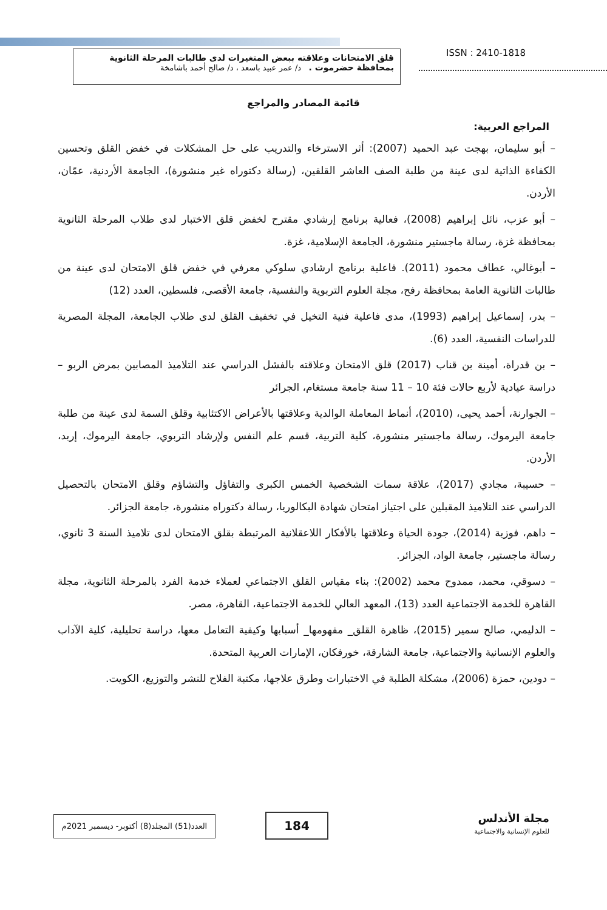قلق الامتحانات وعلاقته ببعض المتغيرات لدى طالبات المرحلة الثانوية بمحافظة حضرموت . د/ عمر عبيد باسعد ، د/ صالح أحمد باشامخة
ISSN : 2410-1818
قائمة المصادر والمراجع
المراجع العربية:
– أبو سليمان، بهجت عبد الحميد (2007): أثر الاسترخاء والتدريب على حل المشكلات في خفض القلق وتحسين الكفاءة الذاتية لدى عينة من طلبة الصف العاشر القلقين، (رسالة دكتوراه غير منشورة)، الجامعة الأردنية، عمّان، الأردن.
– أبو عزب، نائل إبراهيم (2008)، فعالية برنامج إرشادي مقترح لخفض قلق الاختبار لدى طلاب المرحلة الثانوية بمحافظة غزة، رسالة ماجستير منشورة، الجامعة الإسلامية، غزة.
– أبوغالي، عطاف محمود (2011). فاعلية برنامج ارشادي سلوكي معرفي في خفض قلق الامتحان لدى عينة من طالبات الثانوية العامة بمحافظة رفح، مجلة العلوم التربوية والنفسية، جامعة الأقصى، فلسطين، العدد (12)
– بدر، إسماعيل إبراهيم (1993)، مدى فاعلية فنية التخيل في تخفيف القلق لدى طلاب الجامعة، المجلة المصرية للدراسات النفسية، العدد (6).
– بن قدراة، أمينة بن قناب (2017) قلق الامتحان وعلاقته بالفشل الدراسي عند التلاميذ المصابين بمرض الربو – دراسة عيادية لأربع حالات فئة 10 – 11 سنة جامعة مستغام، الجرائر
– الجوارنة، أحمد يحيى، (2010)، أنماط المعاملة الوالدية وعلاقتها بالأعراض الاكتئابية وقلق السمة لدى عينة من طلبة جامعة اليرموك، رسالة ماجستير منشورة، كلية التربية، قسم علم النفس ولإرشاد التربوي، جامعة اليرموك، إربد، الأردن.
– حسيبة، مجادي (2017)، علاقة سمات الشخصية الخمس الكبرى والتفاؤل والتشاؤم وقلق الامتحان بالتحصيل الدراسي عند التلاميذ المقبلين على اجتياز امتحان شهادة البكالوريا، رسالة دكتوراه منشورة، جامعة الجزائر.
– داهم، فوزية (2014)، جودة الحياة وعلاقتها بالأفكار اللاعقلانية المرتبطة بقلق الامتحان لدى تلاميذ السنة 3 ثانوي، رسالة ماجستير، جامعة الواد، الجزائر.
– دسوقي، محمد، ممدوح محمد (2002): بناء مقياس القلق الاجتماعي لعملاء خدمة الفرد بالمرحلة الثانوية، مجلة القاهرة للخدمة الاجتماعية العدد (13)، المعهد العالي للخدمة الاجتماعية، القاهرة، مصر.
– الدليمي، صالح سمير (2015)، ظاهرة القلق_ مفهومها_ أسبابها وكيفية التعامل معها، دراسة تحليلية، كلية الآداب والعلوم الإنسانية والاجتماعية، جامعة الشارقة، خورفكان، الإمارات العربية المتحدة.
– دودين، حمزة (2006)، مشكلة الطلبة في الاختبارات وطرق علاجها، مكتبة الفلاح للنشر والتوزيع، الكويت.
مجلة الأندلس
للعلوم الإنسانية والاجتماعية
184
العدد(51) المجلد(8) أكتوبر- ديسمبر 2021م